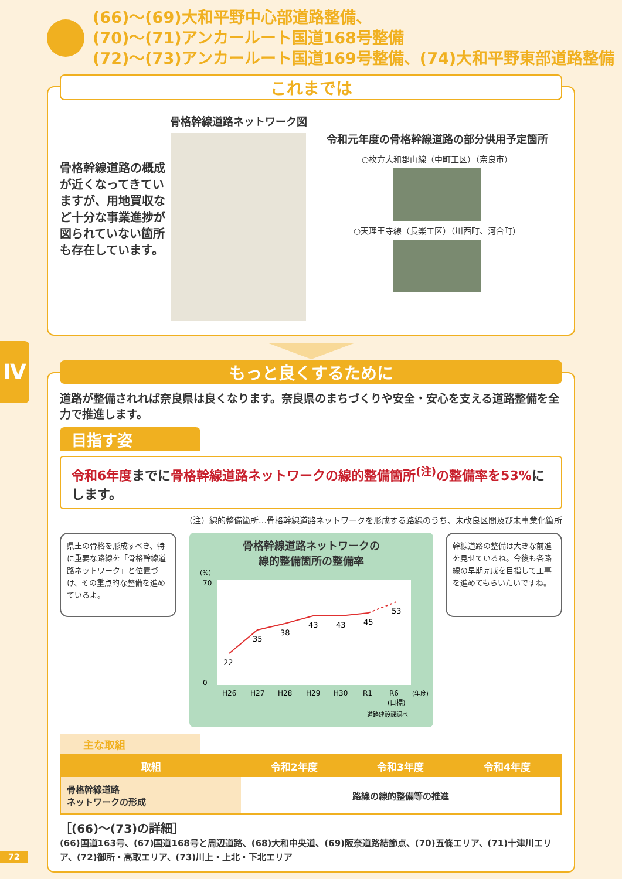(66)～(69)大和平野中心部道路整備、
(70)～(71)アンカールート国道168号整備
(72)～(73)アンカールート国道169号整備、(74)大和平野東部道路整備
これまでは
骨格幹線道路の概成が近くなってきていますが、用地買収など十分な事業進捗が図られていない箇所も存在しています。
骨格幹線道路ネットワーク図
令和元年度の骨格幹線道路の部分供用予定箇所
○枚方大和郡山線（中町工区）（奈良市）
○天理王寺線（長楽工区）（川西町、河合町）
Ⅳ
もっと良くするために
道路が整備されれば奈良県は良くなります。奈良県のまちづくりや安全・安心を支える道路整備を全力で推進します。
目指す姿
令和6年度までに骨格幹線道路ネットワークの線的整備箇所<sup>(注)</sup>の整備率を53% にします。
（注）線的整備箇所…骨格幹線道路ネットワークを形成する路線のうち、未改良区間及び未事業化箇所
県土の骨格を形成すべき、特に重要な路線を「骨格幹線道路ネットワーク」と位置づけ、その重点的な整備を進めているよ。
骨格幹線道路ネットワークの
線的整備箇所の整備率
(%)
70
0
22
35
38
43
43
45
53
H26
H27
H28
H29
H30
R1
R6
(年度)
(目標)
道路建設課調べ
幹線道路の整備は大きな前進を見せているね。今後も各路線の早期完成を目指して工事を進めてもらいたいですね。
主な取組
| 取組 | 令和2年度 | 令和3年度 | 令和4年度 |
| --- | --- | --- | --- |
| 骨格幹線道路 ネットワークの形成 | 路線の線的整備等の推進 | | |
［(66)～(73)の詳細］
(66)国道163号、(67)国道168号と周辺道路、(68)大和中央道、(69)阪奈道路結節点、(70)五條エリア、(71)十津川エリア、(72)御所・高取エリア、(73)川上・上北・下北エリア
72